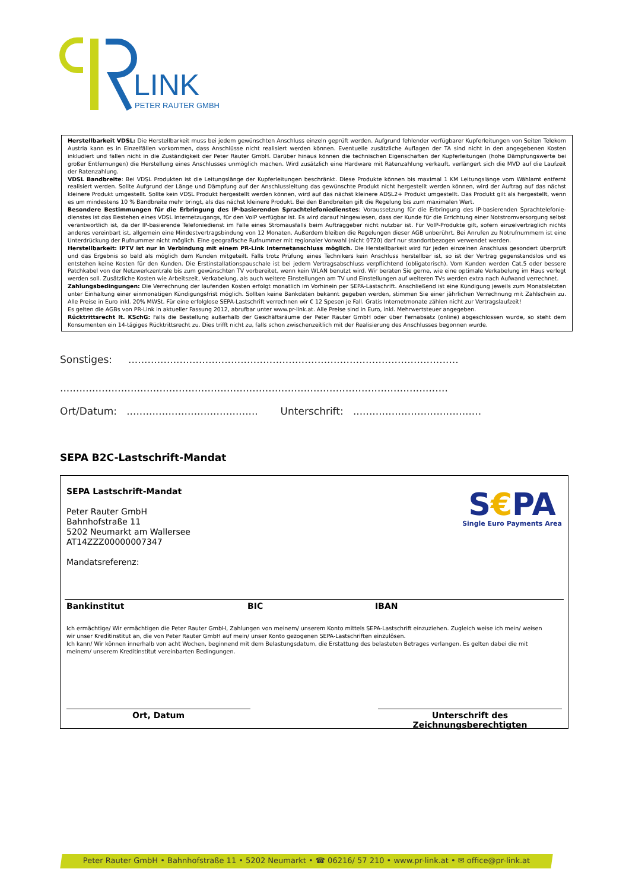LINK
PETER RAUTER GMBH
Herstellbarkeit VDSL: Die Herstellbarkeit muss bei jedem gewünschten Anschluss einzeln geprüft werden. Aufgrund fehlender verfügbarer Kupferleitungen von Seiten Telekom Austria kann es in Einzelfällen vorkommen, dass Anschlüsse nicht realisiert werden können. Eventuelle zusätzliche Auflagen der TA sind nicht in den angegebenen Kosten inkludiert und fallen nicht in die Zuständigkeit der Peter Rauter GmbH. Darüber hinaus können die technischen Eigenschaften der Kupferleitungen (hohe Dämpfungswerte bei großer Entfernungen) die Herstellung eines Anschlusses unmöglich machen. Wird zusätzlich eine Hardware mit Ratenzahlung verkauft, verlängert sich die MVD auf die Laufzeit der Ratenzahlung.
VDSL Bandbreite: Bei VDSL Produkten ist die Leitungslänge der Kupferleitungen beschränkt. Diese Produkte können bis maximal 1 KM Leitungslänge vom Wählamt entfernt realisiert werden. Sollte Aufgrund der Länge und Dämpfung auf der Anschlussleitung das gewünschte Produkt nicht hergestellt werden können, wird der Auftrag auf das nächst kleinere Produkt umgestellt. Sollte kein VDSL Produkt hergestellt werden können, wird auf das nächst kleinere ADSL2+ Produkt umgestellt. Das Produkt gilt als hergestellt, wenn es um mindestens 10 % Bandbreite mehr bringt, als das nächst kleinere Produkt. Bei den Bandbreiten gilt die Regelung bis zum maximalen Wert.
Besondere Bestimmungen für die Erbringung des IP-basierenden Sprachtelefoniedienstes: Voraussetzung für die Erbringung des IP-basierenden Sprachtelefonie-dienstes ist das Bestehen eines VDSL Internetzugangs, für den VoIP verfügbar ist. Es wird darauf hingewiesen, dass der Kunde für die Errichtung einer Notstromversorgung selbst verantwortlich ist, da der IP-basierende Telefoniedienst im Falle eines Stromausfalls beim Auftraggeber nicht nutzbar ist. Für VoIP-Produkte gilt, sofern einzelvertraglich nichts anderes vereinbart ist, allgemein eine Mindestvertragsbindung von 12 Monaten. Außerdem bleiben die Regelungen dieser AGB unberührt. Bei Anrufen zu Notrufnummern ist eine Unterdrückung der Rufnummer nicht möglich. Eine geografische Rufnummer mit regionaler Vorwahl (nicht 0720) darf nur standortbezogen verwendet werden.
Herstellbarkeit: IPTV ist nur in Verbindung mit einem PR-Link Internetanschluss möglich. Die Herstellbarkeit wird für jeden einzelnen Anschluss gesondert überprüft und das Ergebnis so bald als möglich dem Kunden mitgeteilt. Falls trotz Prüfung eines Technikers kein Anschluss herstellbar ist, so ist der Vertrag gegenstandslos und es entstehen keine Kosten für den Kunden. Die Erstinstallationspauschale ist bei jedem Vertragsabschluss verpflichtend (obligatorisch). Vom Kunden werden Cat.5 oder bessere Patchkabel von der Netzwerkzentrale bis zum gewünschten TV vorbereitet, wenn kein WLAN benutzt wird. Wir beraten Sie gerne, wie eine optimale Verkabelung im Haus verlegt werden soll. Zusätzliche Kosten wie Arbeitszeit, Verkabelung, als auch weitere Einstellungen am TV und Einstellungen auf weiteren TVs werden extra nach Aufwand verrechnet.
Zahlungsbedingungen: Die Verrechnung der laufenden Kosten erfolgt monatlich im Vorhinein per SEPA-Lastschrift. Anschließend ist eine Kündigung jeweils zum Monatsletzten unter Einhaltung einer einmonatigen Kündigungsfrist möglich. Sollten keine Bankdaten bekannt gegeben werden, stimmen Sie einer jährlichen Verrechnung mit Zahlschein zu. Alle Preise in Euro inkl. 20% MWSt. Für eine erfolglose SEPA-Lastschrift verrechnen wir € 12 Spesen je Fall. Gratis Internetmonate zählen nicht zur Vertragslaufzeit!
Es gelten die AGBs von PR-Link in aktueller Fassung 2012, abrufbar unter www.pr-link.at. Alle Preise sind in Euro, inkl. Mehrwertsteuer angegeben.
Rücktrittsrecht lt. KSchG: Falls die Bestellung außerhalb der Geschäftsräume der Peter Rauter GmbH oder über Fernabsatz (online) abgeschlossen wurde, so steht dem Konsumenten ein 14-tägiges Rücktrittsrecht zu. Dies trifft nicht zu, falls schon zwischenzeitlich mit der Realisierung des Anschlusses begonnen wurde.
Sonstiges: .......................................................................................................
.........................................................................................................................
Ort/Datum: ......................................... Unterschrift: ........................................
SEPA B2C-Lastschrift-Mandat
SEPA Lastschrift-Mandat
Peter Rauter GmbH
Bahnhofstraße 11
5202 Neumarkt am Wallersee
AT14ZZZ00000007347
Mandatsreferenz:
S€PA
Single Euro Payments Area
Bankinstitut BIC IBAN
Ich ermächtige/ Wir ermächtigen die Peter Rauter GmbH, Zahlungen von meinem/ unserem Konto mittels SEPA-Lastschrift einzuziehen. Zugleich weise ich mein/ weisen wir unser Kreditinstitut an, die von Peter Rauter GmbH auf mein/ unser Konto gezogenen SEPA-Lastschriften einzulösen.
Ich kann/ Wir können innerhalb von acht Wochen, beginnend mit dem Belastungsdatum, die Erstattung des belasteten Betrages verlangen. Es gelten dabei die mit meinem/ unserem Kreditinstitut vereinbarten Bedingungen.
Ort, Datum
Unterschrift des Zeichnungsberechtigten
Peter Rauter GmbH • Bahnhofstraße 11 • 5202 Neumarkt • ☎ 06216/ 57 210 • www.pr-link.at • ✉ office@pr-link.at